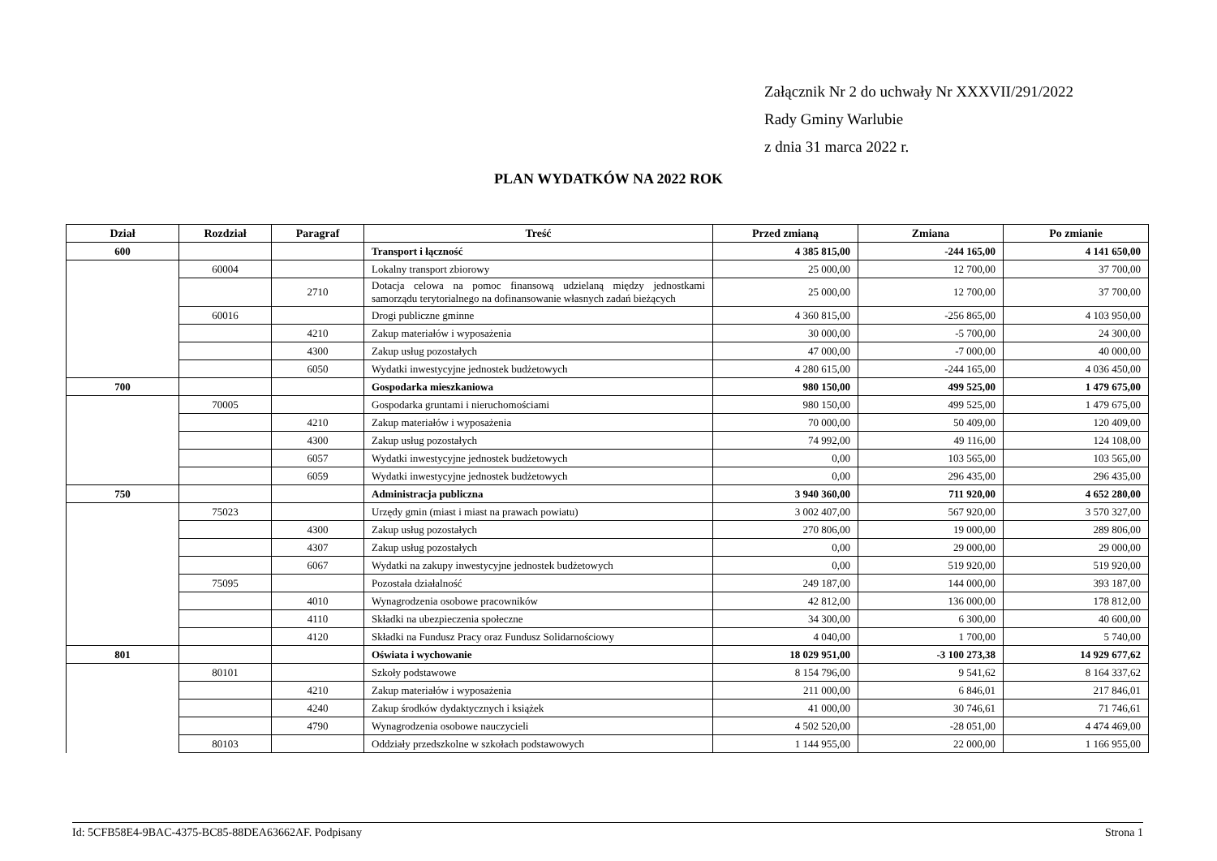Załącznik Nr 2 do uchwały Nr XXXVII/291/2022
Rady Gminy Warlubie
z dnia 31 marca 2022 r.
PLAN WYDATKÓW NA 2022 ROK
| Dział | Rozdział | Paragraf | Treść | Przed zmianą | Zmiana | Po zmianie |
| --- | --- | --- | --- | --- | --- | --- |
| 600 | | | Transport i łączność | 4 385 815,00 | -244 165,00 | 4 141 650,00 |
| | 60004 | | Lokalny transport zbiorowy | 25 000,00 | 12 700,00 | 37 700,00 |
| | | 2710 | Dotacja celowa na pomoc finansową udzielaną między jednostkami samorządu terytorialnego na dofinansowanie własnych zadań bieżących | 25 000,00 | 12 700,00 | 37 700,00 |
| | 60016 | | Drogi publiczne gminne | 4 360 815,00 | -256 865,00 | 4 103 950,00 |
| | | 4210 | Zakup materiałów i wyposażenia | 30 000,00 | -5 700,00 | 24 300,00 |
| | | 4300 | Zakup usług pozostałych | 47 000,00 | -7 000,00 | 40 000,00 |
| | | 6050 | Wydatki inwestycyjne jednostek budżetowych | 4 280 615,00 | -244 165,00 | 4 036 450,00 |
| 700 | | | Gospodarka mieszkaniowa | 980 150,00 | 499 525,00 | 1 479 675,00 |
| | 70005 | | Gospodarka gruntami i nieruchomościami | 980 150,00 | 499 525,00 | 1 479 675,00 |
| | | 4210 | Zakup materiałów i wyposażenia | 70 000,00 | 50 409,00 | 120 409,00 |
| | | 4300 | Zakup usług pozostałych | 74 992,00 | 49 116,00 | 124 108,00 |
| | | 6057 | Wydatki inwestycyjne jednostek budżetowych | 0,00 | 103 565,00 | 103 565,00 |
| | | 6059 | Wydatki inwestycyjne jednostek budżetowych | 0,00 | 296 435,00 | 296 435,00 |
| 750 | | | Administracja publiczna | 3 940 360,00 | 711 920,00 | 4 652 280,00 |
| | 75023 | | Urzędy gmin (miast i miast na prawach powiatu) | 3 002 407,00 | 567 920,00 | 3 570 327,00 |
| | | 4300 | Zakup usług pozostałych | 270 806,00 | 19 000,00 | 289 806,00 |
| | | 4307 | Zakup usług pozostałych | 0,00 | 29 000,00 | 29 000,00 |
| | | 6067 | Wydatki na zakupy inwestycyjne jednostek budżetowych | 0,00 | 519 920,00 | 519 920,00 |
| | 75095 | | Pozostała działalność | 249 187,00 | 144 000,00 | 393 187,00 |
| | | 4010 | Wynagrodzenia osobowe pracowników | 42 812,00 | 136 000,00 | 178 812,00 |
| | | 4110 | Składki na ubezpieczenia społeczne | 34 300,00 | 6 300,00 | 40 600,00 |
| | | 4120 | Składki na Fundusz Pracy oraz Fundusz Solidarnościowy | 4 040,00 | 1 700,00 | 5 740,00 |
| 801 | | | Oświata i wychowanie | 18 029 951,00 | -3 100 273,38 | 14 929 677,62 |
| | 80101 | | Szkoły podstawowe | 8 154 796,00 | 9 541,62 | 8 164 337,62 |
| | | 4210 | Zakup materiałów i wyposażenia | 211 000,00 | 6 846,01 | 217 846,01 |
| | | 4240 | Zakup środków dydaktycznych i książek | 41 000,00 | 30 746,61 | 71 746,61 |
| | | 4790 | Wynagrodzenia osobowe nauczycieli | 4 502 520,00 | -28 051,00 | 4 474 469,00 |
| | 80103 | | Oddziały przedszkolne w szkołach podstawowych | 1 144 955,00 | 22 000,00 | 1 166 955,00 |
Id: 5CFB58E4-9BAC-4375-BC85-88DEA63662AF. Podpisany Strona 1